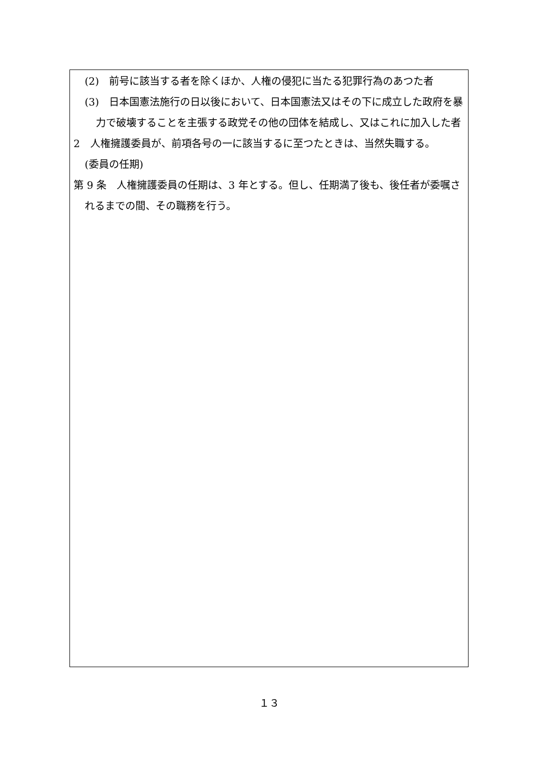(2)　前号に該当する者を除くほか、人権の侵犯に当たる犯罪行為のあつた者
(3)　日本国憲法施行の日以後において、日本国憲法又はその下に成立した政府を暴力で破壊することを主張する政党その他の団体を結成し、又はこれに加入した者
2　人権擁護委員が、前項各号の一に該当するに至つたときは、当然失職する。
(委員の任期)
第 9 条　人権擁護委員の任期は、3 年とする。但し、任期満了後も、後任者が委嘱されるまでの間、その職務を行う。
１３